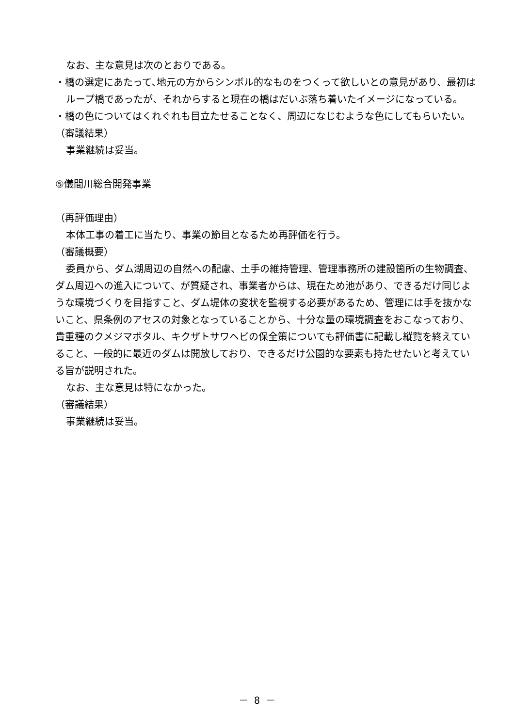なお、主な意見は次のとおりである。
・橋の選定にあたって､地元の方からシンボル的なものをつくって欲しいとの意見があり、最初はループ橋であったが、それからすると現在の橋はだいぶ落ち着いたイメージになっている。
・橋の色についてはくれぐれも目立たせることなく、周辺になじむような色にしてもらいたい。
（審議結果）
事業継続は妥当。
⑤儀間川総合開発事業
（再評価理由）
本体工事の着工に当たり、事業の節目となるため再評価を行う。
（審議概要）
委員から、ダム湖周辺の自然への配慮、土手の維持管理、管理事務所の建設箇所の生物調査、ダム周辺への進入について、が質疑され、事業者からは、現在ため池があり、できるだけ同じような環境づくりを目指すこと、ダム堤体の変状を監視する必要があるため、管理には手を抜かないこと、県条例のアセスの対象となっていることから、十分な量の環境調査をおこなっており、貴重種のクメジマボタル、キクザトサワヘビの保全策についても評価書に記載し縦覧を終えていること、一般的に最近のダムは開放しており、できるだけ公園的な要素も持たせたいと考えている旨が説明された。
なお、主な意見は特になかった。
（審議結果）
事業継続は妥当。
－ 8 －